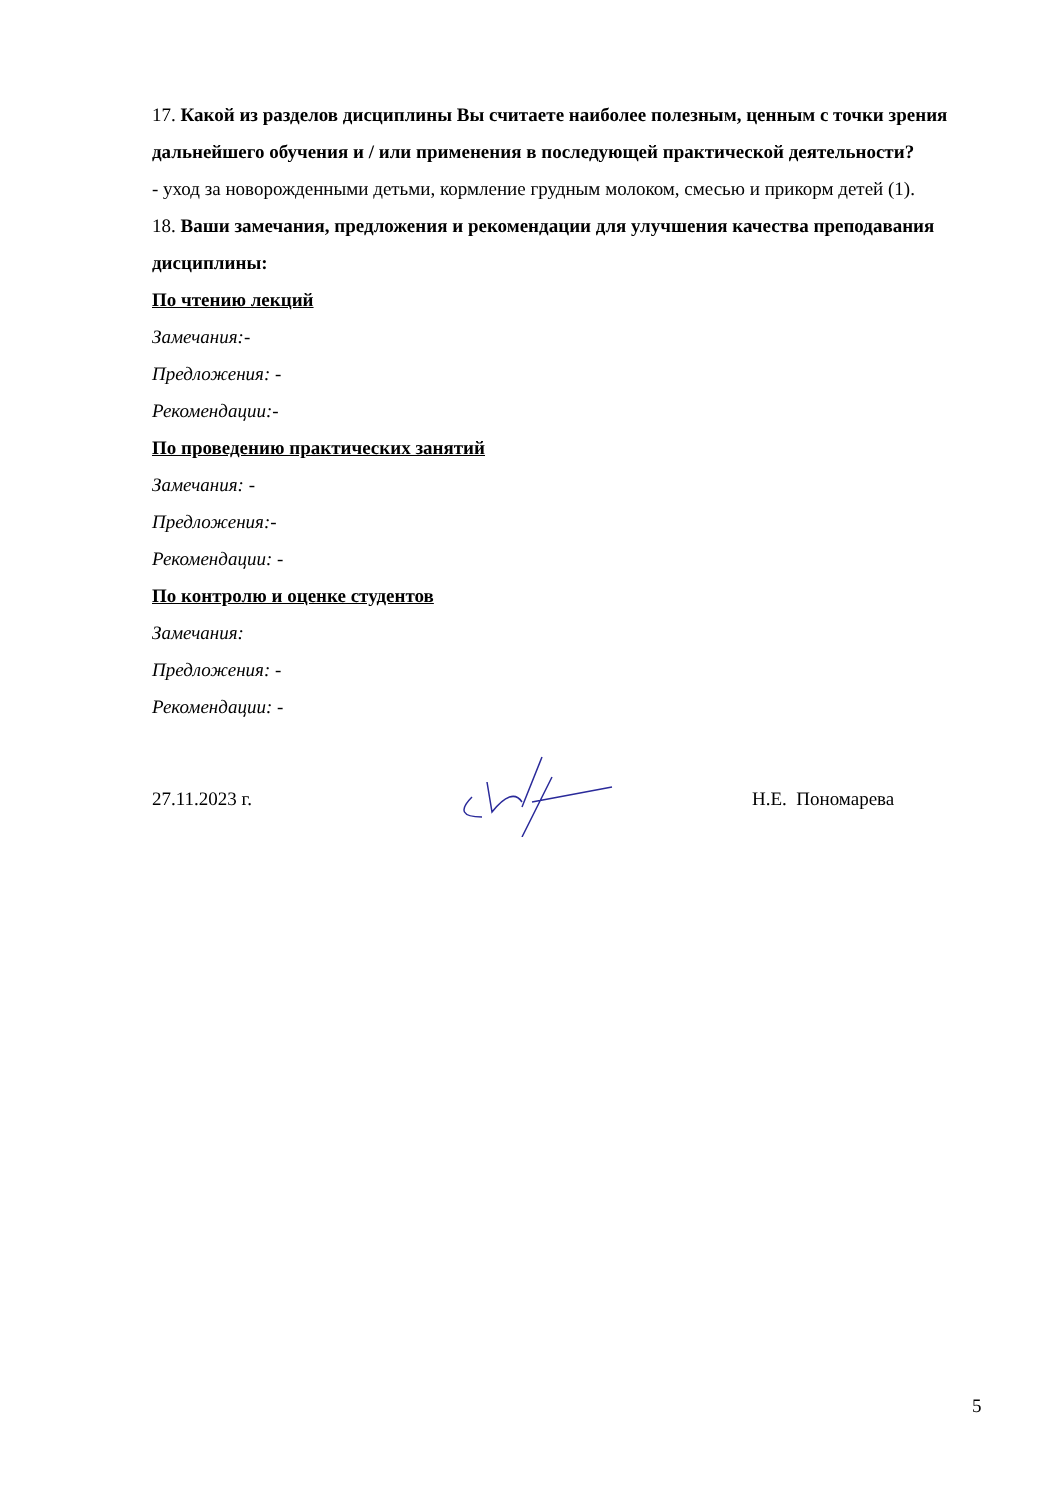17. Какой из разделов дисциплины Вы считаете наиболее полезным, ценным с точки зрения дальнейшего обучения и / или применения в последующей практической деятельности?
- уход за новорожденными детьми, кормление грудным молоком, смесью и прикорм детей (1).
18. Ваши замечания, предложения и рекомендации для улучшения качества преподавания дисциплины:
По чтению лекций
Замечания:-
Предложения: -
Рекомендации:-
По проведению практических занятий
Замечания: -
Предложения:-
Рекомендации: -
По контролю и оценке студентов
Замечания:
Предложения: -
Рекомендации: -
27.11.2023 г. Н.Е. Пономарева
5